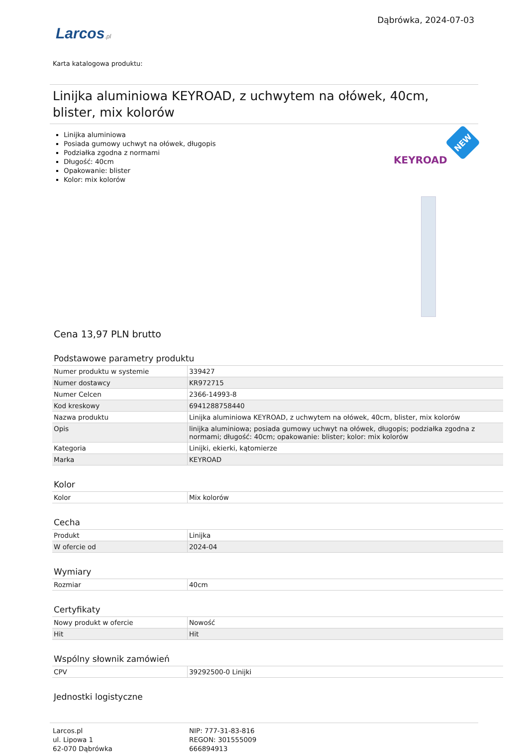Larcos.pl
Dąbrówka, 2024-07-03
Karta katalogowa produktu:
Linijka aluminiowa KEYROAD, z uchwytem na ołówek, 40cm, blister, mix kolorów
Linijka aluminiowa
Posiada gumowy uchwyt na ołówek, długopis
Podziałka zgodna z normami
Długość: 40cm
Opakowanie: blister
Kolor: mix kolorów
NEW
KEYROAD
Cena 13,97 PLN brutto
Podstawowe parametry produktu
| Numer produktu w systemie | 339427 |
| Numer dostawcy | KR972715 |
| Numer Celcen | 2366-14993-8 |
| Kod kreskowy | 6941288758440 |
| Nazwa produktu | Linijka aluminiowa KEYROAD, z uchwytem na ołówek, 40cm, blister, mix kolorów |
| Opis | linijka aluminiowa; posiada gumowy uchwyt na ołówek, długopis; podziałka zgodna z normami; długość: 40cm; opakowanie: blister; kolor: mix kolorów |
| Kategoria | Linijki, ekierki, kątomierze |
| Marka | KEYROAD |
Kolor
| Kolor | Mix kolorów |
Cecha
| Produkt | Linijka |
| W ofercie od | 2024-04 |
Wymiary
| Rozmiar | 40cm |
Certyfikaty
| Nowy produkt w ofercie | Nowość |
| Hit | Hit |
Wspólny słownik zamówień
| CPV | 39292500-0 Linijki |
Jednostki logistyczne
Larcos.pl
ul. Lipowa 1
62-070 Dąbrówka
NIP: 777-31-83-816
REGON: 301555009
666894913